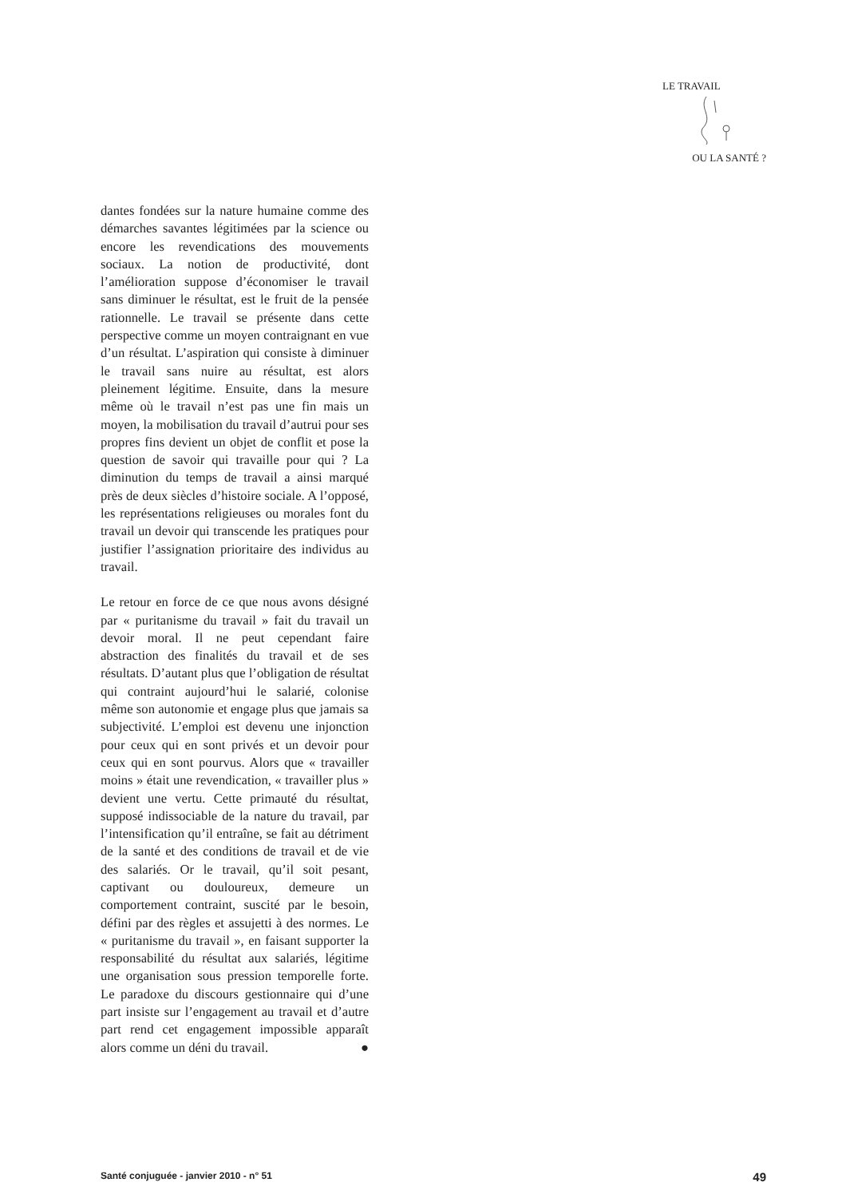LE TRAVAIL
OU LA SANTÉ ?
dantes fondées sur la nature humaine comme des démarches savantes légitimées par la science ou encore les revendications des mouvements sociaux. La notion de productivité, dont l’amélioration suppose d’économiser le travail sans diminuer le résultat, est le fruit de la pensée rationnelle. Le travail se présente dans cette perspective comme un moyen contraignant en vue d’un résultat. L’aspiration qui consiste à diminuer le travail sans nuire au résultat, est alors pleinement légitime. Ensuite, dans la mesure même où le travail n’est pas une fin mais un moyen, la mobilisation du travail d’autrui pour ses propres fins devient un objet de conflit et pose la question de savoir qui travaille pour qui ? La diminution du temps de travail a ainsi marqué près de deux siècles d’histoire sociale. A l’opposé, les représentations religieuses ou morales font du travail un devoir qui transcende les pratiques pour justifier l’assignation prioritaire des individus au travail.
Le retour en force de ce que nous avons désigné par « puritanisme du travail » fait du travail un devoir moral. Il ne peut cependant faire abstraction des finalités du travail et de ses résultats. D’autant plus que l’obligation de résultat qui contraint aujourd’hui le salarié, colonise même son autonomie et engage plus que jamais sa subjectivité. L’emploi est devenu une injonction pour ceux qui en sont privés et un devoir pour ceux qui en sont pourvus. Alors que « travailler moins » était une revendication, « travailler plus » devient une vertu. Cette primauté du résultat, supposé indissociable de la nature du travail, par l’intensification qu’il entraîne, se fait au détriment de la santé et des conditions de travail et de vie des salariés. Or le travail, qu’il soit pesant, captivant ou douloureux, demeure un comportement contraint, suscité par le besoin, défini par des règles et assujetti à des normes. Le « puritanisme du travail », en faisant supporter la responsabilité du résultat aux salariés, légitime une organisation sous pression temporelle forte. Le paradoxe du discours gestionnaire qui d’une part insiste sur l’engagement au travail et d’autre part rend cet engagement impossible apparaît alors comme un déni du travail. ●
Santé conjuguée - janvier 2010 - n° 51 49